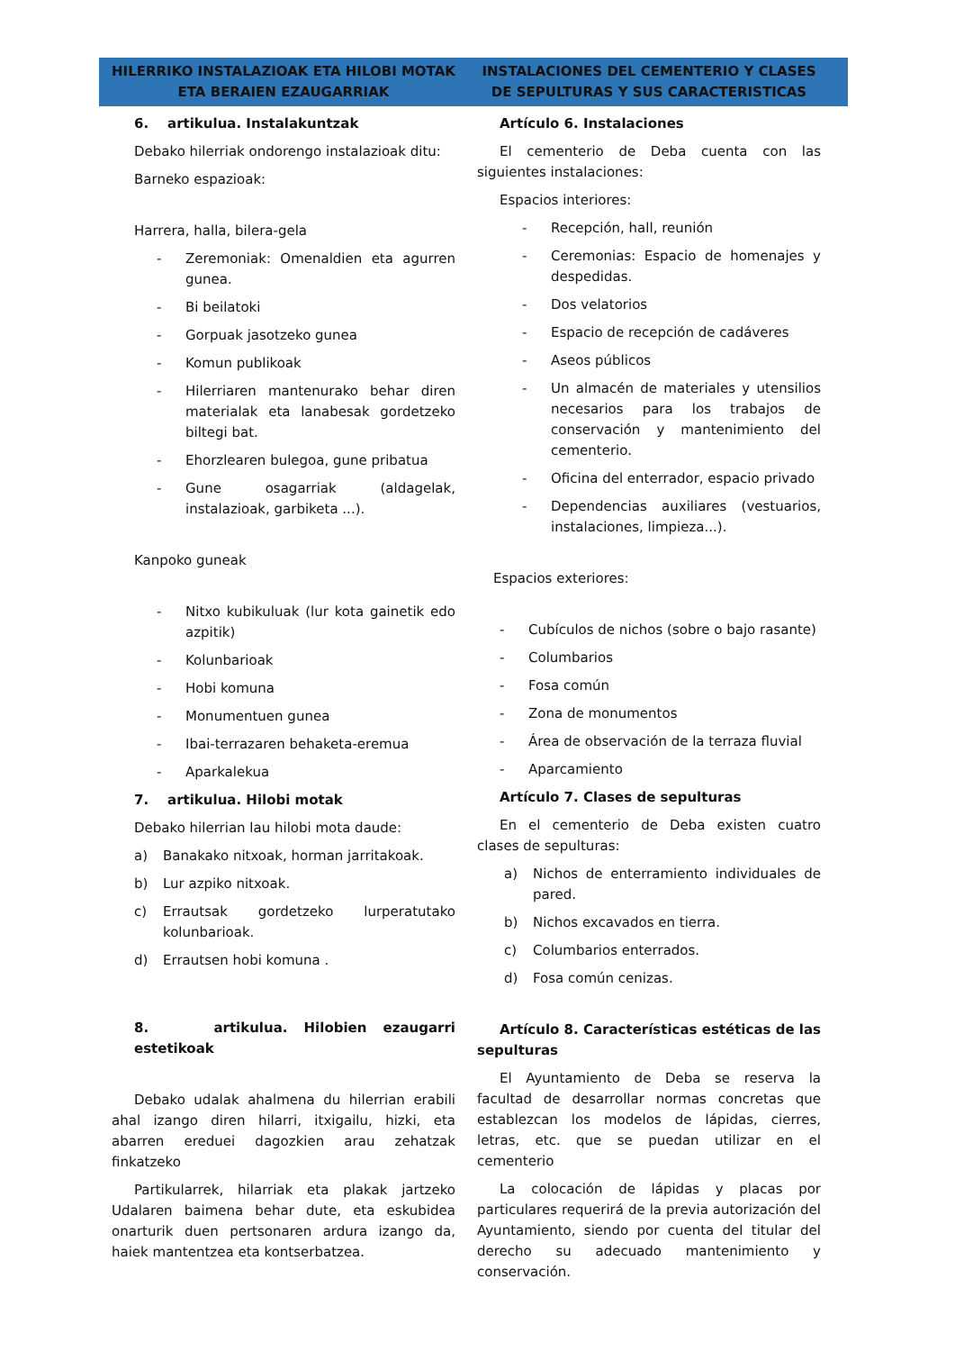HILERRIKO INSTALAZIOAK ETA HILOBI MOTAK
ETA BERAIEN EZAUGARRIAK
6. artikulua. Instalakuntzak
Debako hilerriak ondorengo instalazioak ditu:
Barneko espazioak:
Harrera, halla, bilera-gela
- Zeremoniak: Omenaldien eta agurren gunea.
- Bi beilatoki
- Gorpuak jasotzeko gunea
- Komun publikoak
- Hilerriaren mantenurako behar diren materialak eta lanabesak gordetzeko biltegi bat.
- Ehorzlearen bulegoa, gune pribatua
- Gune osagarriak (aldagelak, instalazioak, garbiketa ...).
Kanpoko guneak
- Nitxo kubikuluak (lur kota gainetik edo azpitik)
- Kolunbarioak
- Hobi komuna
- Monumentuen gunea
- Ibai-terrazaren behaketa-eremua
- Aparkalekua
7. artikulua. Hilobi motak
Debako hilerrian lau hilobi mota daude:
a) Banakako nitxoak, horman jarritakoak.
b) Lur azpiko nitxoak.
c) Errautsak gordetzeko lurperatutako kolunbarioak.
d) Errautsen hobi komuna .
8. artikulua. Hilobien ezaugarri estetikoak
Debako udalak ahalmena du hilerrian erabili ahal izango diren hilarri, itxigailu, hizki, eta abarren ereduei dagozkien arau zehatzak finkatzeko
Partikularrek, hilarriak eta plakak jartzeko Udalaren baimena behar dute, eta eskubidea onarturik duen pertsonaren ardura izango da, haiek mantentzea eta kontserbatzea.
INSTALACIONES DEL CEMENTERIO Y CLASES
DE SEPULTURAS Y SUS CARACTERISTICAS
Artículo 6. Instalaciones
El cementerio de Deba cuenta con las siguientes instalaciones:
Espacios interiores:
- Recepción, hall, reunión
- Ceremonias: Espacio de homenajes y despedidas.
- Dos velatorios
- Espacio de recepción de cadáveres
- Aseos públicos
- Un almacén de materiales y utensilios necesarios para los trabajos de conservación y mantenimiento del cementerio.
- Oficina del enterrador, espacio privado
- Dependencias auxiliares (vestuarios, instalaciones, limpieza...).
Espacios exteriores:
- Cubículos de nichos (sobre o bajo rasante)
- Columbarios
- Fosa común
- Zona de monumentos
- Área de observación de la terraza fluvial
- Aparcamiento
Artículo 7. Clases de sepulturas
En el cementerio de Deba existen cuatro clases de sepulturas:
a) Nichos de enterramiento individuales de pared.
b) Nichos excavados en tierra.
c) Columbarios enterrados.
d) Fosa común cenizas.
Artículo 8. Características estéticas de las sepulturas
El Ayuntamiento de Deba se reserva la facultad de desarrollar normas concretas que establezcan los modelos de lápidas, cierres, letras, etc. que se puedan utilizar en el cementerio
La colocación de lápidas y placas por particulares requerirá de la previa autorización del Ayuntamiento, siendo por cuenta del titular del derecho su adecuado mantenimiento y conservación.